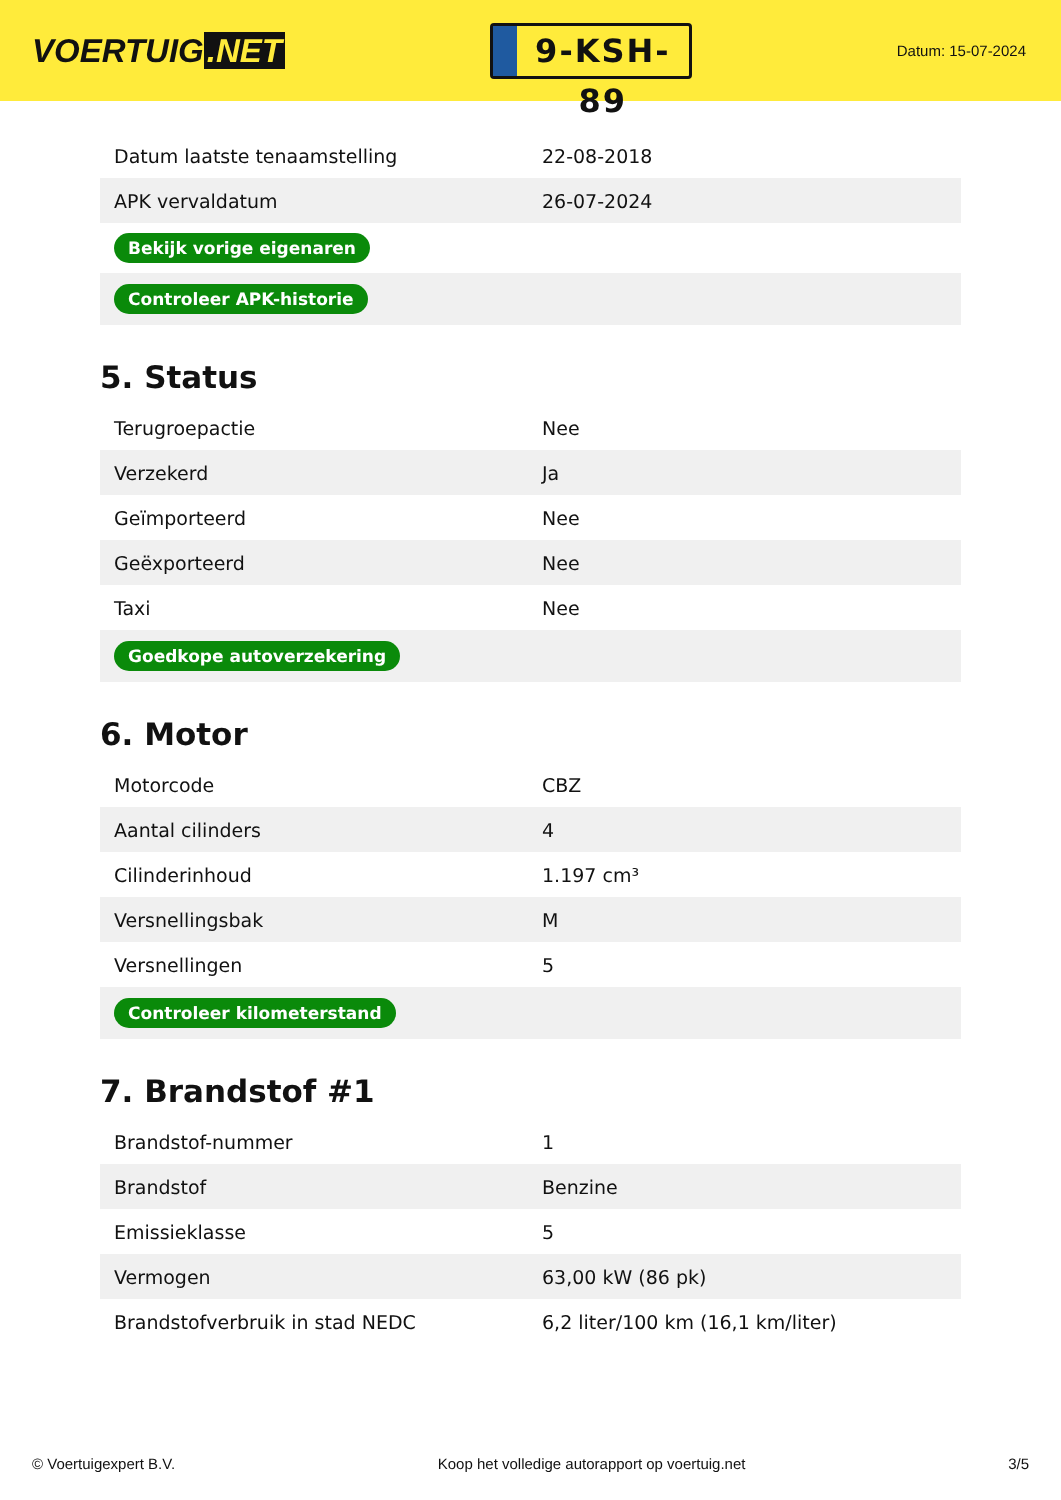VOERTUIG.NET
9-KSH-89
Datum: 15-07-2024
| Datum laatste tenaamstelling | 22-08-2018 |
| APK vervaldatum | 26-07-2024 |
| Bekijk vorige eigenaren | |
| Controleer APK-historie | |
5. Status
| Terugroepactie | Nee |
| Verzekerd | Ja |
| Geïmporteerd | Nee |
| Geëxporteerd | Nee |
| Taxi | Nee |
| Goedkope autoverzekering | |
6. Motor
| Motorcode | CBZ |
| Aantal cilinders | 4 |
| Cilinderinhoud | 1.197 cm³ |
| Versnellingsbak | M |
| Versnellingen | 5 |
| Controleer kilometerstand | |
7. Brandstof #1
| Brandstof-nummer | 1 |
| Brandstof | Benzine |
| Emissieklasse | 5 |
| Vermogen | 63,00 kW (86 pk) |
| Brandstofverbruik in stad NEDC | 6,2 liter/100 km (16,1 km/liter) |
© Voertuigexpert B.V. Koop het volledige autorapport op voertuig.net 3/5